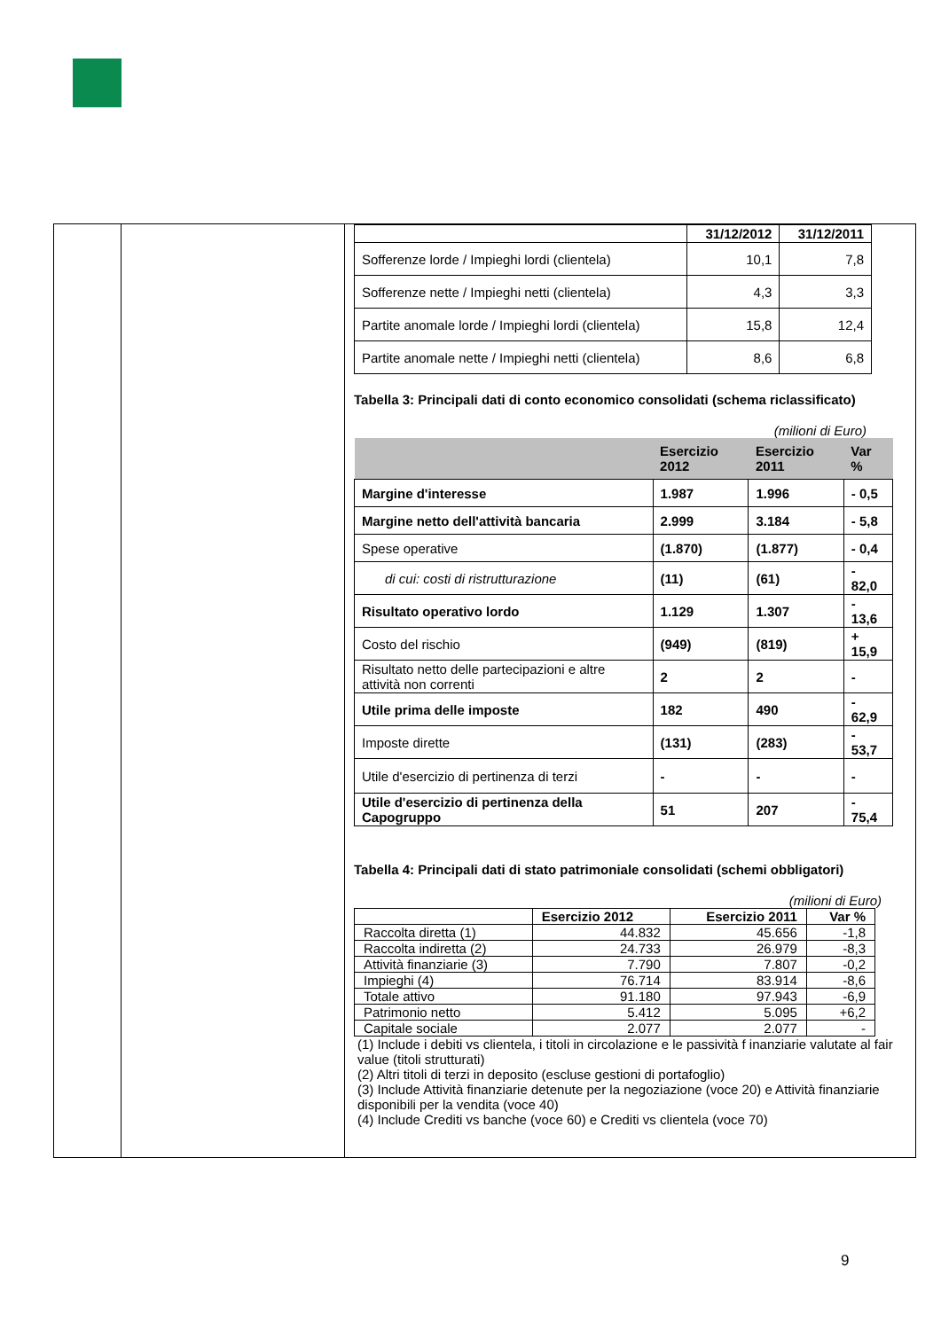| | 31/12/2012 | 31/12/2011 |
| --- | --- | --- |
| Sofferenze lorde / Impieghi lordi (clientela) | 10,1 | 7,8 |
| Sofferenze nette / Impieghi netti (clientela) | 4,3 | 3,3 |
| Partite anomale lorde / Impieghi lordi (clientela) | 15,8 | 12,4 |
| Partite anomale nette / Impieghi netti (clientela) | 8,6 | 6,8 |
Tabella 3: Principali dati di conto economico consolidati (schema riclassificato)
(milioni di Euro)
| | Esercizio 2012 | Esercizio 2011 | Var % |
| --- | --- | --- | --- |
| Margine d'interesse | 1.987 | 1.996 | - 0,5 |
| Margine netto dell'attività bancaria | 2.999 | 3.184 | - 5,8 |
| Spese operative | (1.870) | (1.877) | - 0,4 |
| di cui: costi di ristrutturazione | (11) | (61) | - 82,0 |
| Risultato operativo lordo | 1.129 | 1.307 | - 13,6 |
| Costo del rischio | (949) | (819) | + 15,9 |
| Risultato netto delle partecipazioni e altre attività non correnti | 2 | 2 | - |
| Utile prima delle imposte | 182 | 490 | - 62,9 |
| Imposte dirette | (131) | (283) | - 53,7 |
| Utile d'esercizio di pertinenza di terzi | - | - | - |
| Utile d'esercizio di pertinenza della Capogruppo | 51 | 207 | - 75,4 |
Tabella 4: Principali dati di stato patrimoniale consolidati (schemi obbligatori)
(milioni di Euro)
| | Esercizio 2012 | Esercizio 2011 | Var % |
| Raccolta diretta (1) | 44.832 | 45.656 | -1,8 |
| Raccolta indiretta (2) | 24.733 | 26.979 | -8,3 |
| Attività finanziarie (3) | 7.790 | 7.807 | -0,2 |
| Impieghi (4) | 76.714 | 83.914 | -8,6 |
| Totale attivo | 91.180 | 97.943 | -6,9 |
| Patrimonio netto | 5.412 | 5.095 | +6,2 |
| Capitale sociale | 2.077 | 2.077 | - |
(1) Include i debiti vs clientela, i titoli in circolazione e le passività f inanziarie valutate al fair value (titoli strutturati)
(2) Altri titoli di terzi in deposito (escluse gestioni di portafoglio)
(3) Include Attività finanziarie detenute per la negoziazione (voce 20) e Attività finanziarie disponibili per la vendita (voce 40)
(4) Include Crediti vs banche (voce 60) e Crediti vs clientela (voce 70)
9